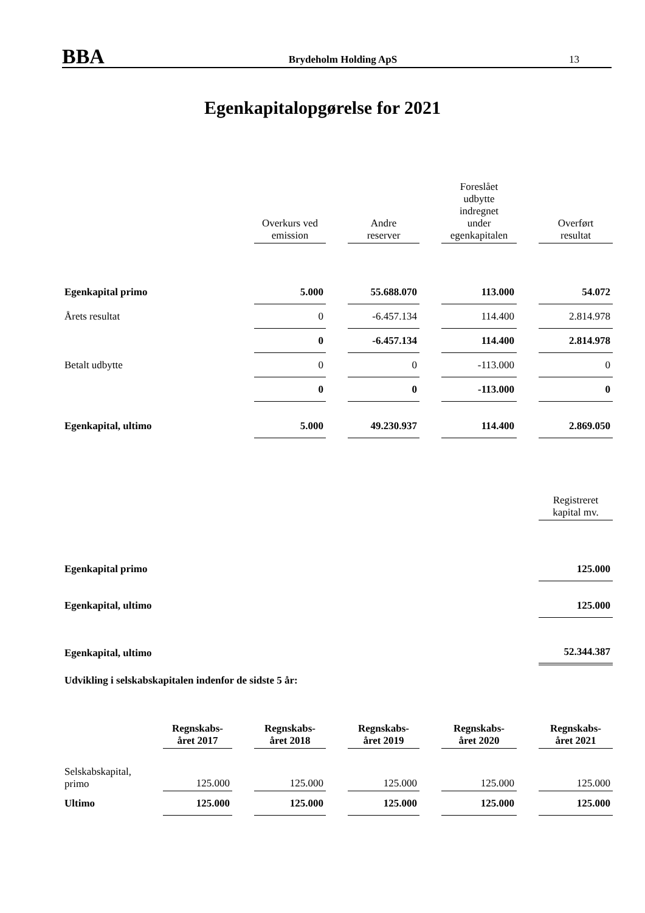BBA
Brydeholm Holding ApS
13
Egenkapitalopgørelse for 2021
| | Overkurs ved emission | | Andre reserver | | Foreslået udbytte indregnet under egenkapitalen | | Overført resultat |
| --- | --- | --- | --- | --- | --- | --- | --- |
| Egenkapital primo | 5.000 | | 55.688.070 | | 113.000 | | 54.072 |
| Årets resultat | 0 | | -6.457.134 | | 114.400 | | 2.814.978 |
| | 0 | | -6.457.134 | | 114.400 | | 2.814.978 |
| Betalt udbytte | 0 | | 0 | | -113.000 | | 0 |
| | 0 | | 0 | | -113.000 | | 0 |
| Egenkapital, ultimo | 5.000 | | 49.230.937 | | 114.400 | | 2.869.050 |
| | Registreret kapital mv. |
| --- | --- |
| Egenkapital primo | 125.000 |
| Egenkapital, ultimo | 125.000 |
| Egenkapital, ultimo | 52.344.387 |
| Udvikling i selskabskapitalen indenfor de sidste 5 år: | |
| | Regnskabs- året 2017 | | Regnskabs- året 2018 | | Regnskabs- året 2019 | | Regnskabs- året 2020 | | Regnskabs- året 2021 |
| --- | --- | --- | --- | --- | --- | --- | --- | --- | --- |
| Selskabskapital, primo | 125.000 | | 125.000 | | 125.000 | | 125.000 | | 125.000 |
| Ultimo | 125.000 | | 125.000 | | 125.000 | | 125.000 | | 125.000 |